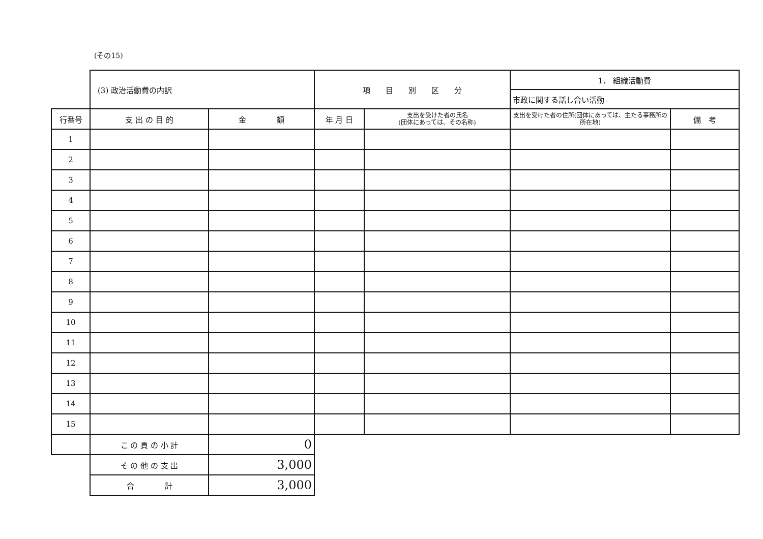(その15)
| | (3) 政治活動費の内訳 | | 項 目 別 区 分 | | 1． 組織活動費 | |
| | | | | | 市政に関する話し合い活動 | |
| 行番号 | 支 出 の 目 的 | 金 額 | 年 月 日 | 支出を受けた者の氏名 (団体にあっては、その名称) | 支出を受けた者の住所(団体にあっては、主たる事務所の所在地) | 備 考 |
| 1 | | | | | | |
| 2 | | | | | | |
| 3 | | | | | | |
| 4 | | | | | | |
| 5 | | | | | | |
| 6 | | | | | | |
| 7 | | | | | | |
| 8 | | | | | | |
| 9 | | | | | | |
| 10 | | | | | | |
| 11 | | | | | | |
| 12 | | | | | | |
| 13 | | | | | | |
| 14 | | | | | | |
| 15 | | | | | | |
| | こ の 頁 の 小 計 | 0 | | | | |
| | そ の 他 の 支 出 | 3,000 | | | | |
| | 合 計 | 3,000 | | | | |